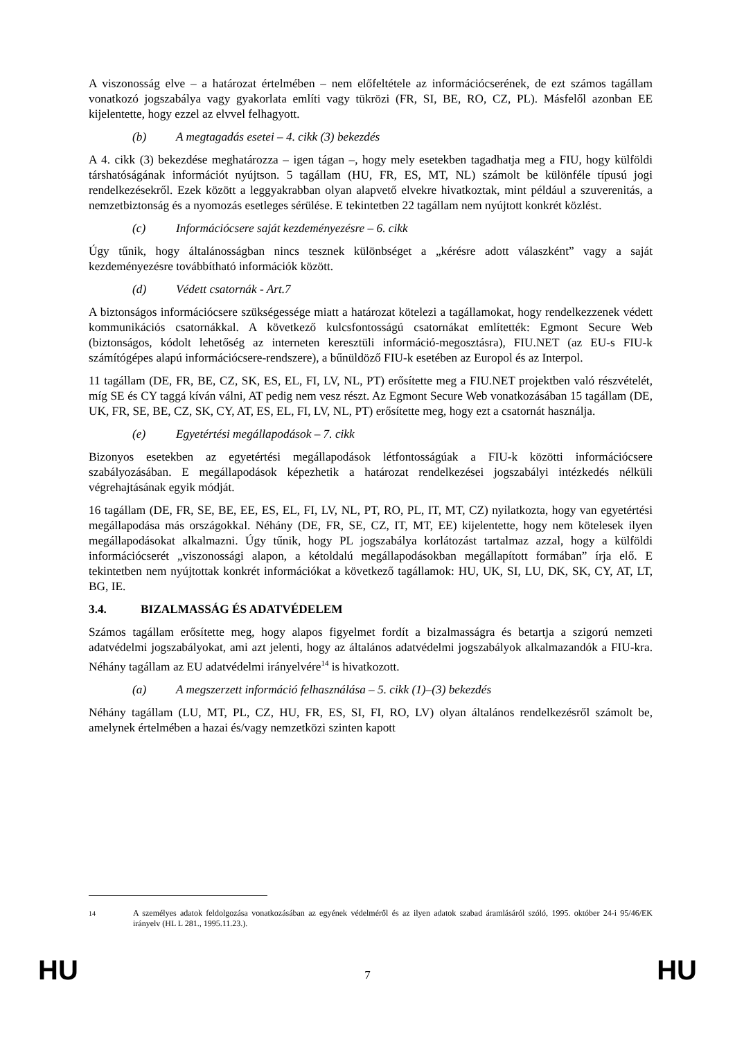A viszonosság elve – a határozat értelmében – nem előfeltétele az információcserének, de ezt számos tagállam vonatkozó jogszabálya vagy gyakorlata említi vagy tükrözi (FR, SI, BE, RO, CZ, PL). Másfelől azonban EE kijelentette, hogy ezzel az elvvel felhagyott.
(b) A megtagadás esetei – 4. cikk (3) bekezdés
A 4. cikk (3) bekezdése meghatározza – igen tágan –, hogy mely esetekben tagadhatja meg a FIU, hogy külföldi társhatóságának információt nyújtson. 5 tagállam (HU, FR, ES, MT, NL) számolt be különféle típusú jogi rendelkezésekről. Ezek között a leggyakrabban olyan alapvető elvekre hivatkoztak, mint például a szuverenitás, a nemzetbiztonság és a nyomozás esetleges sérülése. E tekintetben 22 tagállam nem nyújtott konkrét közlést.
(c) Információcsere saját kezdeményezésre – 6. cikk
Úgy tűnik, hogy általánosságban nincs tesznek különbséget a „kérésre adott válaszként” vagy a saját kezdeményezésre továbbítható információk között.
(d) Védett csatornák - Art.7
A biztonságos információcsere szükségessége miatt a határozat kötelezi a tagállamokat, hogy rendelkezzenek védett kommunikációs csatornákkal. A következő kulcsfontosságú csatornákat említették: Egmont Secure Web (biztonságos, kódolt lehetőség az interneten keresztüli információ-megosztásra), FIU.NET (az EU-s FIU-k számítógépes alapú információcsere-rendszere), a bűnüldöző FIU-k esetében az Europol és az Interpol.
11 tagállam (DE, FR, BE, CZ, SK, ES, EL, FI, LV, NL, PT) erősítette meg a FIU.NET projektben való részvételét, míg SE és CY taggá kíván válni, AT pedig nem vesz részt. Az Egmont Secure Web vonatkozásában 15 tagállam (DE, UK, FR, SE, BE, CZ, SK, CY, AT, ES, EL, FI, LV, NL, PT) erősítette meg, hogy ezt a csatornát használja.
(e) Egyetértési megállapodások – 7. cikk
Bizonyos esetekben az egyetértési megállapodások létfontosságúak a FIU-k közötti információcsere szabályozásában. E megállapodások képezhetik a határozat rendelkezései jogszabályi intézkedés nélküli végrehajtásának egyik módját.
16 tagállam (DE, FR, SE, BE, EE, ES, EL, FI, LV, NL, PT, RO, PL, IT, MT, CZ) nyilatkozta, hogy van egyetértési megállapodása más országokkal. Néhány (DE, FR, SE, CZ, IT, MT, EE) kijelentette, hogy nem kötelesek ilyen megállapodásokat alkalmazni. Úgy tűnik, hogy PL jogszabálya korlátozást tartalmaz azzal, hogy a külföldi információcserét „viszonossági alapon, a kétoldalú megállapodásokban megállapított formában” írja elő. E tekintetben nem nyújtottak konkrét információkat a következő tagállamok: HU, UK, SI, LU, DK, SK, CY, AT, LT, BG, IE.
3.4. BIZALMASSÁG ÉS ADATVÉDELEM
Számos tagállam erősítette meg, hogy alapos figyelmet fordít a bizalmasságra és betartja a szigorú nemzeti adatvédelmi jogszabályokat, ami azt jelenti, hogy az általános adatvédelmi jogszabályok alkalmazandók a FIU-kra. Néhány tagállam az EU adatvédelmi irányelvére<sup>14</sup> is hivatkozott.
(a) A megszerzett információ felhasználása – 5. cikk (1)–(3) bekezdés
Néhány tagállam (LU, MT, PL, CZ, HU, FR, ES, SI, FI, RO, LV) olyan általános rendelkezésről számolt be, amelynek értelmében a hazai és/vagy nemzetközi szinten kapott
<sup>14</sup> A személyes adatok feldolgozása vonatkozásában az egyének védelméről és az ilyen adatok szabad áramlásáról szóló, 1995. október 24-i 95/46/EK irányelv (HL L 281., 1995.11.23.).
HU 7 HU